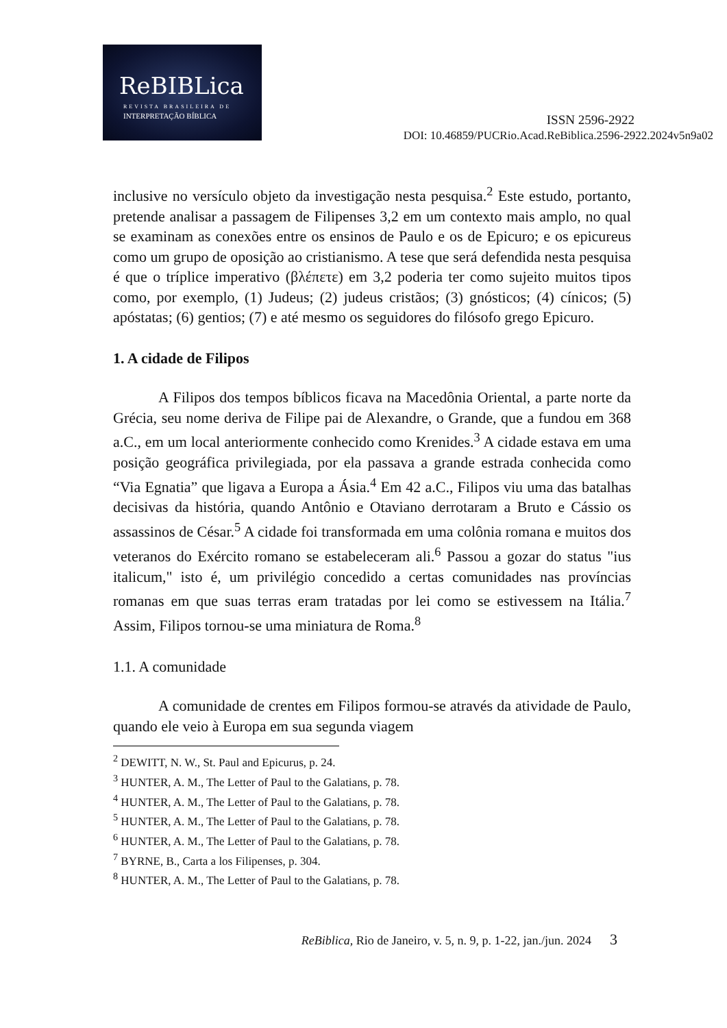ReBIBLica
REVISTA BRASILEIRA DE
INTERPRETAÇÃO BÍBLICA
ISSN 2596-2922
DOI: 10.46859/PUCRio.Acad.ReBiblica.2596-2922.2024v5n9a02
inclusive no versículo objeto da investigação nesta pesquisa.<sup>2</sup> Este estudo, portanto, pretende analisar a passagem de Filipenses 3,2 em um contexto mais amplo, no qual se examinam as conexões entre os ensinos de Paulo e os de Epicuro; e os epicureus como um grupo de oposição ao cristianismo. A tese que será defendida nesta pesquisa é que o tríplice imperativo (βλέπετε) em 3,2 poderia ter como sujeito muitos tipos como, por exemplo, (1) Judeus; (2) judeus cristãos; (3) gnósticos; (4) cínicos; (5) apóstatas; (6) gentios; (7) e até mesmo os seguidores do filósofo grego Epicuro.
1. A cidade de Filipos
A Filipos dos tempos bíblicos ficava na Macedônia Oriental, a parte norte da Grécia, seu nome deriva de Filipe pai de Alexandre, o Grande, que a fundou em 368 a.C., em um local anteriormente conhecido como Krenides.<sup>3</sup> A cidade estava em uma posição geográfica privilegiada, por ela passava a grande estrada conhecida como “Via Egnatia” que ligava a Europa a Ásia.<sup>4</sup> Em 42 a.C., Filipos viu uma das batalhas decisivas da história, quando Antônio e Otaviano derrotaram a Bruto e Cássio os assassinos de César.<sup>5</sup> A cidade foi transformada em uma colônia romana e muitos dos veteranos do Exército romano se estabeleceram ali.<sup>6</sup> Passou a gozar do status "ius italicum," isto é, um privilégio concedido a certas comunidades nas províncias romanas em que suas terras eram tratadas por lei como se estivessem na Itália.<sup>7</sup> Assim, Filipos tornou-se uma miniatura de Roma.<sup>8</sup>
1.1. A comunidade
A comunidade de crentes em Filipos formou-se através da atividade de Paulo, quando ele veio à Europa em sua segunda viagem
<sup>2</sup> DEWITT, N. W., St. Paul and Epicurus, p. 24.
<sup>3</sup> HUNTER, A. M., The Letter of Paul to the Galatians, p. 78.
<sup>4</sup> HUNTER, A. M., The Letter of Paul to the Galatians, p. 78.
<sup>5</sup> HUNTER, A. M., The Letter of Paul to the Galatians, p. 78.
<sup>6</sup> HUNTER, A. M., The Letter of Paul to the Galatians, p. 78.
<sup>7</sup> BYRNE, B., Carta a los Filipenses, p. 304.
<sup>8</sup> HUNTER, A. M., The Letter of Paul to the Galatians, p. 78.
ReBiblica, Rio de Janeiro, v. 5, n. 9, p. 1-22, jan./jun. 2024 3